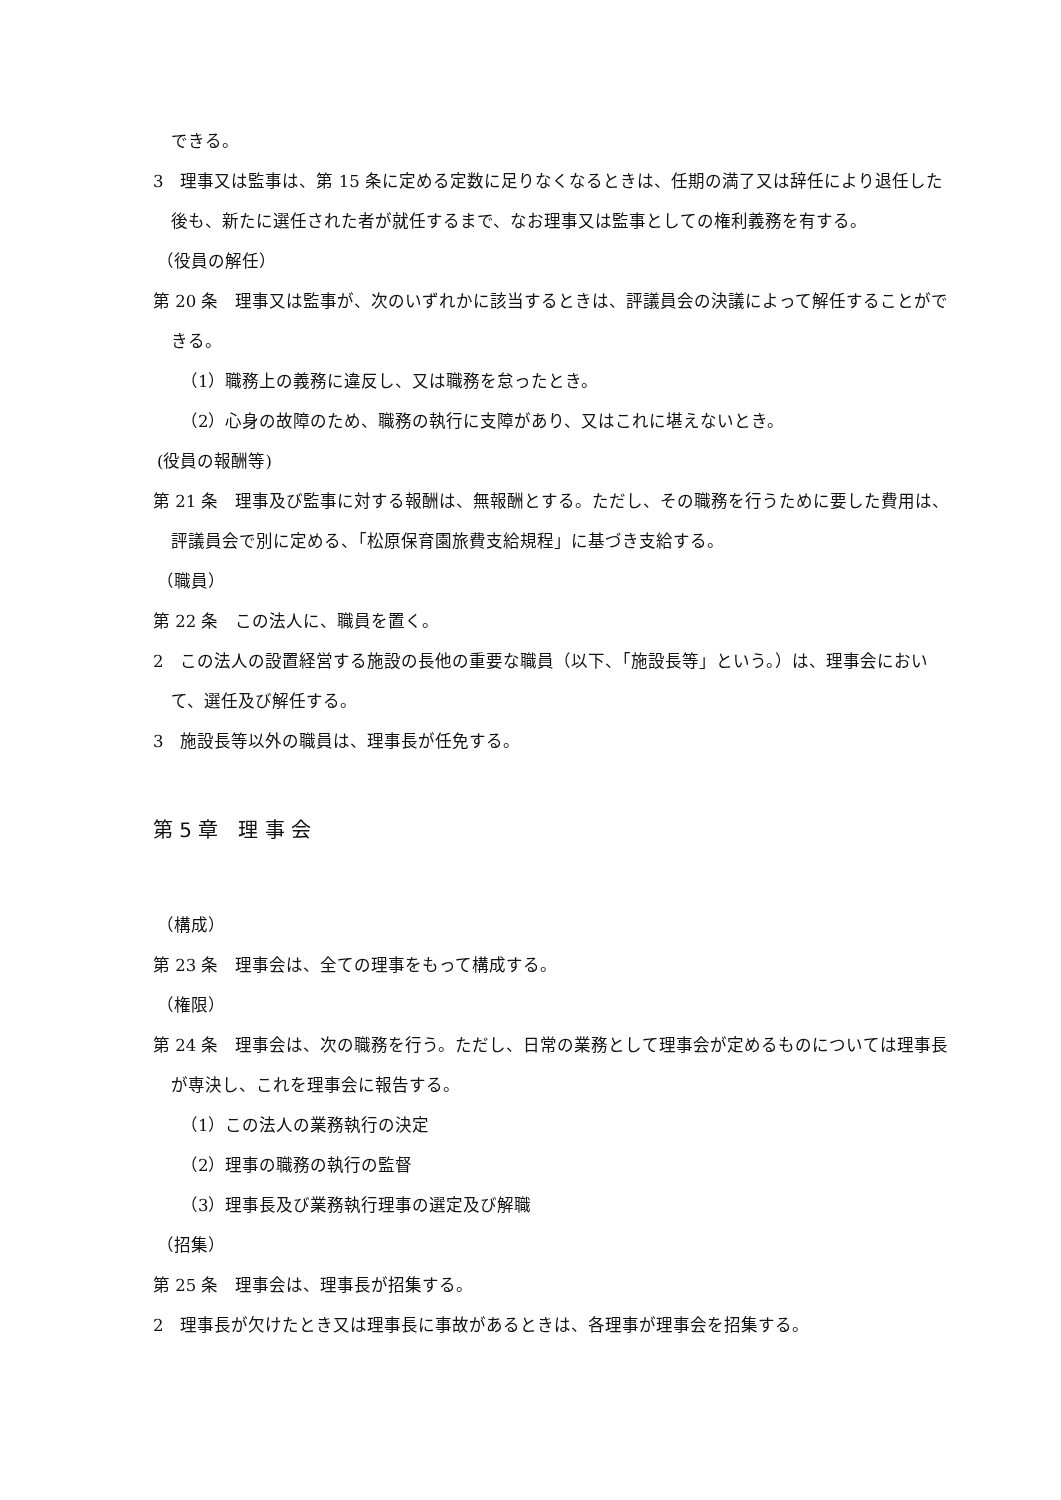できる。
3　理事又は監事は、第 15 条に定める定数に足りなくなるときは、任期の満了又は辞任により退任した後も、新たに選任された者が就任するまで、なお理事又は監事としての権利義務を有する。
（役員の解任）
第 20 条　理事又は監事が、次のいずれかに該当するときは、評議員会の決議によって解任することができる。
（1）職務上の義務に違反し、又は職務を怠ったとき。
（2）心身の故障のため、職務の執行に支障があり、又はこれに堪えないとき。
(役員の報酬等)
第 21 条　理事及び監事に対する報酬は、無報酬とする。ただし、その職務を行うために要した費用は、評議員会で別に定める、「松原保育園旅費支給規程」に基づき支給する。
（職員）
第 22 条　この法人に、職員を置く。
2　この法人の設置経営する施設の長他の重要な職員（以下、「施設長等」という。）は、理事会において、選任及び解任する。
3　施設長等以外の職員は、理事長が任免する。
第 5 章　理 事 会
（構成）
第 23 条　理事会は、全ての理事をもって構成する。
（権限）
第 24 条　理事会は、次の職務を行う。ただし、日常の業務として理事会が定めるものについては理事長が専決し、これを理事会に報告する。
（1）この法人の業務執行の決定
（2）理事の職務の執行の監督
（3）理事長及び業務執行理事の選定及び解職
（招集）
第 25 条　理事会は、理事長が招集する。
2　理事長が欠けたとき又は理事長に事故があるときは、各理事が理事会を招集する。